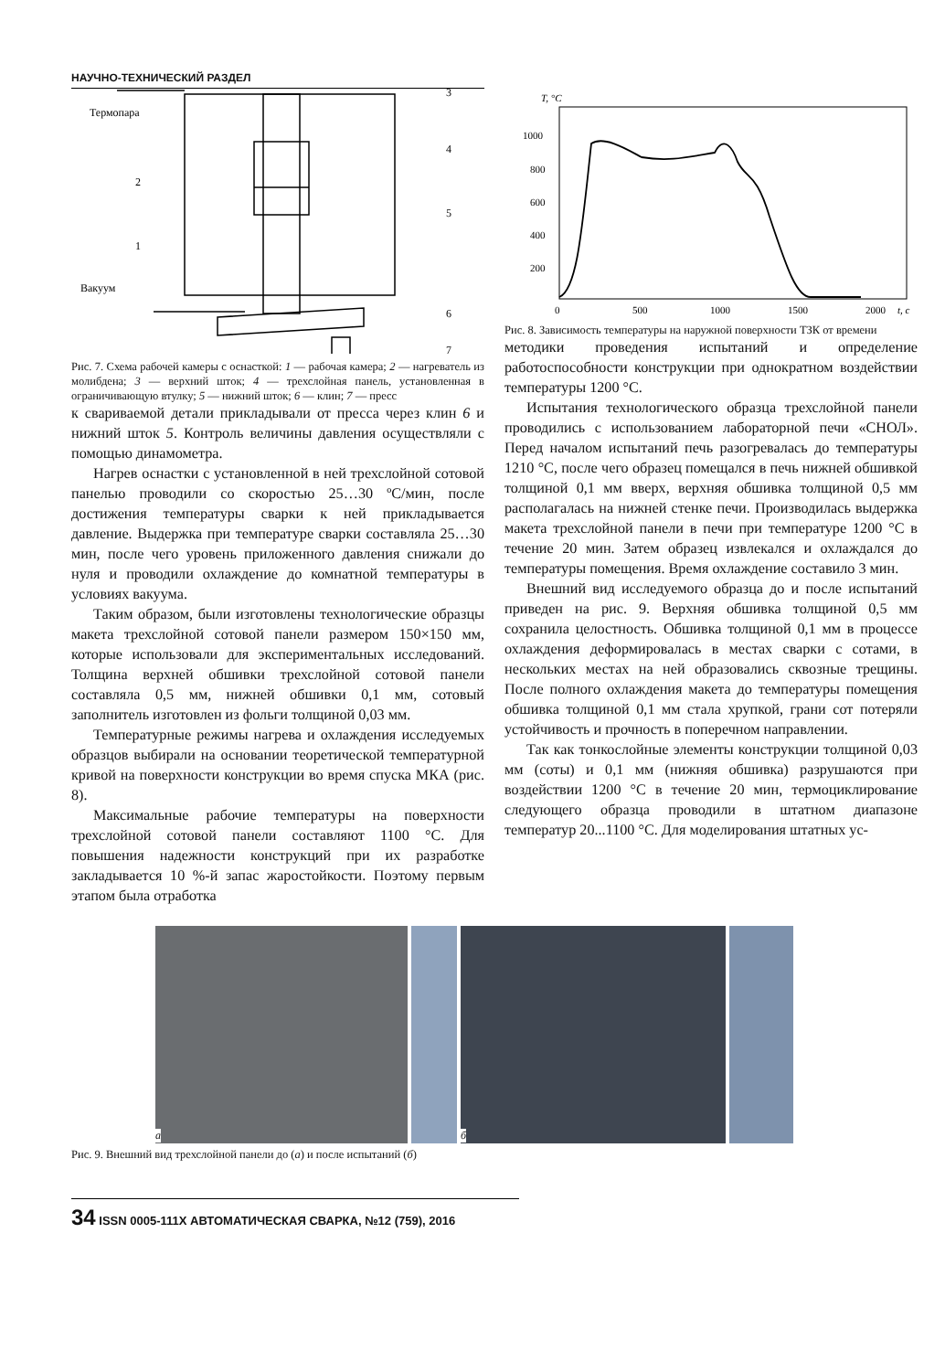НАУЧНО-ТЕХНИЧЕСКИЙ РАЗДЕЛ
Термопара
Вакуум
3
4
5
6
7
2
1
Рис. 7. Схема рабочей камеры с оснасткой: 1 — рабочая камера; 2 — нагреватель из молибдена; 3 — верхний шток; 4 — трехслойная панель, установленная в ограничивающую втулку; 5 — нижний шток; 6 — клин; 7 — пресс
к свариваемой детали прикладывали от пресса через клин 6 и нижний шток 5. Контроль величины давления осуществляли с помощью динамометра.
Нагрев оснастки с установленной в ней трехслойной сотовой панелью проводили со скоростью 25…30 ºС/мин, после достижения температуры сварки к ней прикладывается давление. Выдержка при температуре сварки составляла 25…30 мин, после чего уровень приложенного давления снижали до нуля и проводили охлаждение до комнатной температуры в условиях вакуума.
Таким образом, были изготовлены технологические образцы макета трехслойной сотовой панели размером 150×150 мм, которые использовали для экспериментальных исследований. Толщина верхней обшивки трехслойной сотовой панели составляла 0,5 мм, нижней обшивки 0,1 мм, сотовый заполнитель изготовлен из фольги толщиной 0,03 мм.
Температурные режимы нагрева и охлаждения исследуемых образцов выбирали на основании теоретической температурной кривой на поверхности конструкции во время спуска МКА (рис. 8).
Максимальные рабочие температуры на поверхности трехслойной сотовой панели составляют 1100 °С. Для повышения надежности конструкций при их разработке закладывается 10 %-й запас жаростойкости. Поэтому первым этапом была отработка
T, °C
1000
800
600
400
200
0
500
1000
1500
2000
t, c
Рис. 8. Зависимость температуры на наружной поверхности ТЗК от времени
методики проведения испытаний и определение работоспособности конструкции при однократном воздействии температуры 1200 °С.
Испытания технологического образца трехслойной панели проводились с использованием лабораторной печи «СНОЛ». Перед началом испытаний печь разогревалась до температуры 1210 °С, после чего образец помещался в печь нижней обшивкой толщиной 0,1 мм вверх, верхняя обшивка толщиной 0,5 мм располагалась на нижней стенке печи. Производилась выдержка макета трехслойной панели в печи при температуре 1200 °С в течение 20 мин. Затем образец извлекался и охлаждался до температуры помещения. Время охлаждение составило 3 мин.
Внешний вид исследуемого образца до и после испытаний приведен на рис. 9. Верхняя обшивка толщиной 0,5 мм сохранила целостность. Обшивка толщиной 0,1 мм в процессе охлаждения деформировалась в местах сварки с сотами, в нескольких местах на ней образовались сквозные трещины. После полного охлаждения макета до температуры помещения обшивка толщиной 0,1 мм стала хрупкой, грани сот потеряли устойчивость и прочность в поперечном направлении.
Так как тонкослойные элементы конструкции толщиной 0,03 мм (соты) и 0,1 мм (нижняя обшивка) разрушаются при воздействии 1200 °С в течение 20 мин, термоциклирование следующего образца проводили в штатном диапазоне температур 20...1100 °С. Для моделирования штатных ус-
а б
Рис. 9. Внешний вид трехслойной панели до (а) и после испытаний (б)
34 ISSN 0005-111X АВТОМАТИЧЕСКАЯ СВАРКА, №12 (759), 2016